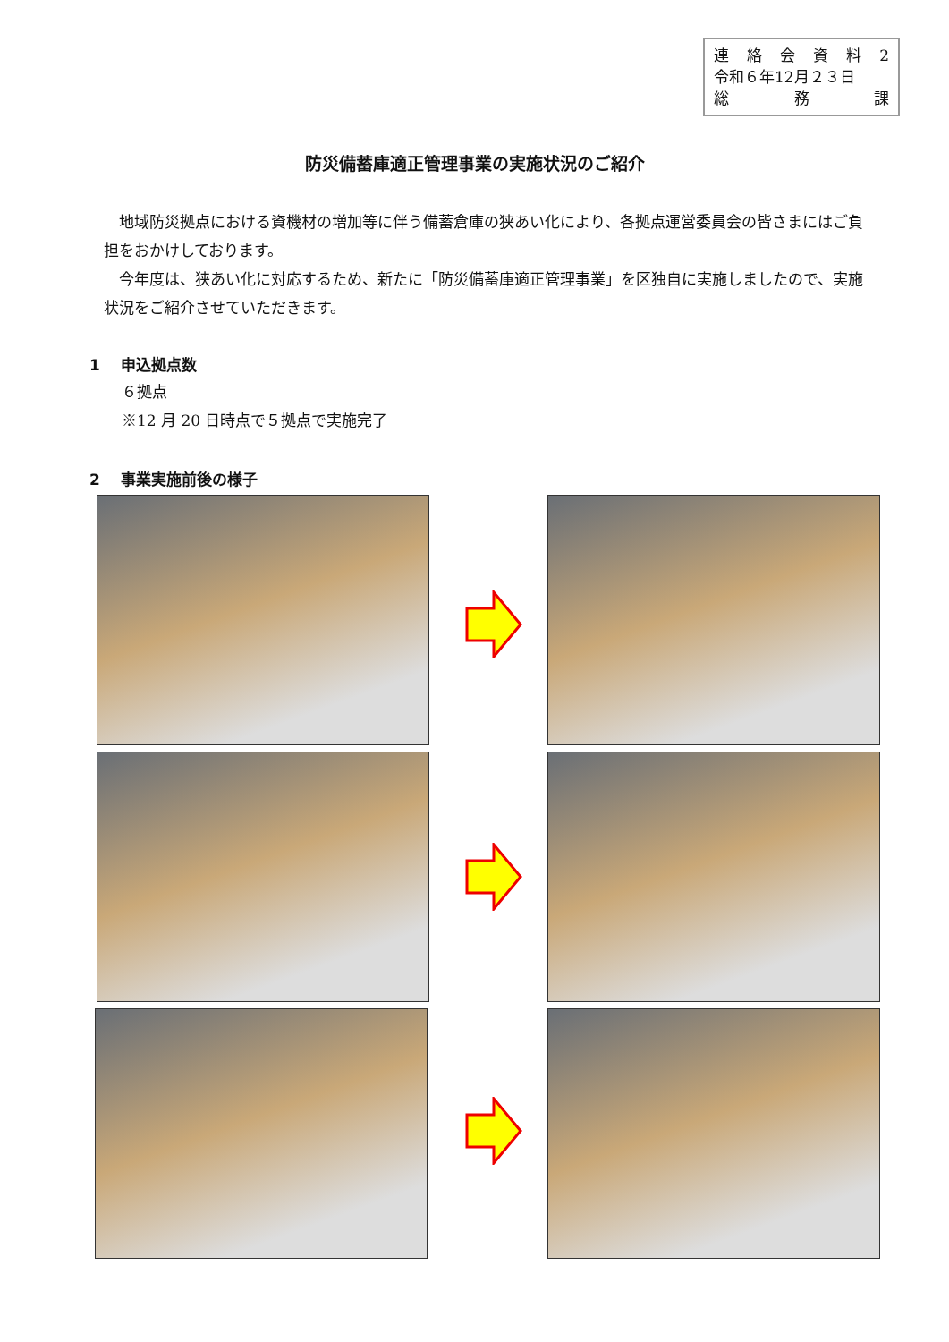連絡会資料 2
令和６年12月２３日
総 務 課
防災備蓄庫適正管理事業の実施状況のご紹介
地域防災拠点における資機材の増加等に伴う備蓄倉庫の狭あい化により、各拠点運営委員会の皆さまにはご負担をおかけしております。
今年度は、狭あい化に対応するため、新たに「防災備蓄庫適正管理事業」を区独自に実施しましたので、実施状況をご紹介させていただきます。
1　 申込拠点数
６拠点
※12 月 20 日時点で５拠点で実施完了
2　 事業実施前後の様子